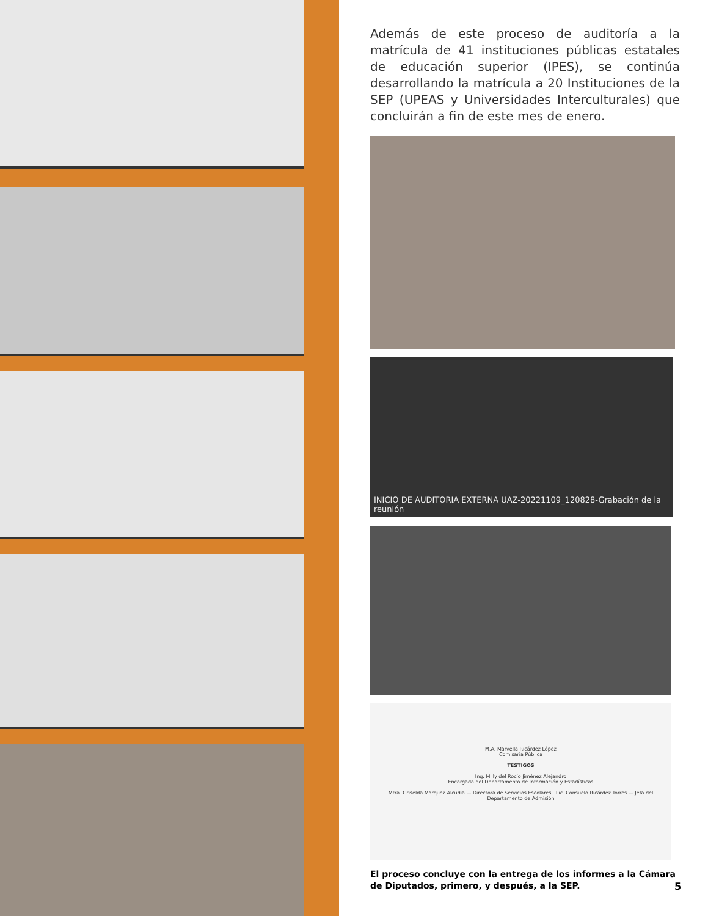Además de este proceso de auditoría a la matrícula de 41 instituciones públicas estatales de educación superior (IPES), se continúa desarrollando la matrícula a 20 Instituciones de la SEP (UPEAS y Universidades Interculturales) que concluirán a fin de este mes de enero.
INICIO DE AUDITORIA EXTERNA UAZ-20221109_120828-Grabación de la reunión
M.A. Marvella Ricárdez López
Comisaria Pública
TESTIGOS
Ing. Milly del Rocío Jiménez Alejandro
Encargada del Departamento de Información y Estadísticas
Mtra. Griselda Marquez Alcudia — Directora de Servicios Escolares Lic. Consuelo Ricárdez Torres — Jefa del Departamento de Admisión
El proceso concluye con la entrega de los informes a la Cámara de Diputados, primero, y después, a la SEP.
5